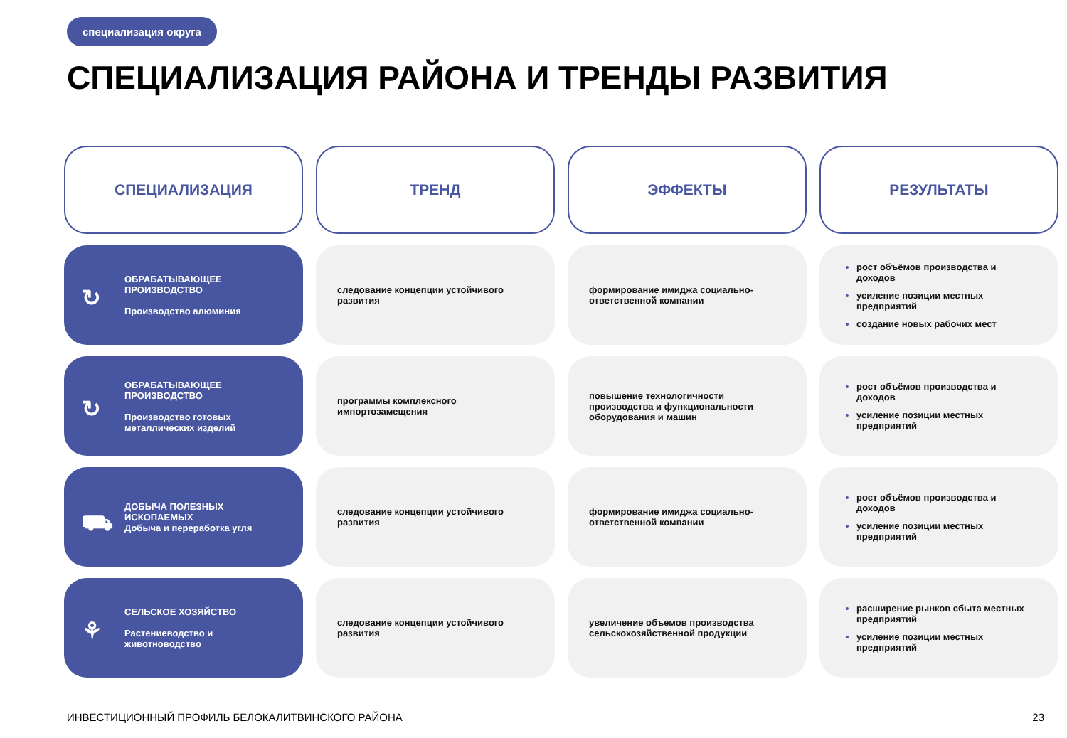специализация округа
СПЕЦИАЛИЗАЦИЯ РАЙОНА И ТРЕНДЫ РАЗВИТИЯ
| СПЕЦИАЛИЗАЦИЯ | ТРЕНД | ЭФФЕКТЫ | РЕЗУЛЬТАТЫ |
| --- | --- | --- | --- |
| ↻ ОБРАБАТЫВАЮЩЕЕ ПРОИЗВОДСТВО Производство алюминия | следование концепции устойчивого развития | формирование имиджа социально-ответственной компании | рост объёмов производства и доходов усиление позиции местных предприятий создание новых рабочих мест |
| ↻ ОБРАБАТЫВАЮЩЕЕ ПРОИЗВОДСТВО Производство готовых металлических изделий | программы комплексного импортозамещения | повышение технологичности производства и функциональности оборудования и машин | рост объёмов производства и доходов усиление позиции местных предприятий |
| ⛟ ДОБЫЧА ПОЛЕЗНЫХ ИСКОПАЕМЫХ Добыча и переработка угля | следование концепции устойчивого развития | формирование имиджа социально-ответственной компании | рост объёмов производства и доходов усиление позиции местных предприятий |
| ⚘ СЕЛЬСКОЕ ХОЗЯЙСТВО Растениеводство и животноводство | следование концепции устойчивого развития | увеличение объемов производства сельскохозяйственной продукции | расширение рынков сбыта местных предприятий усиление позиции местных предприятий |
ИНВЕСТИЦИОННЫЙ ПРОФИЛЬ БЕЛОКАЛИТВИНСКОГО РАЙОНА
23